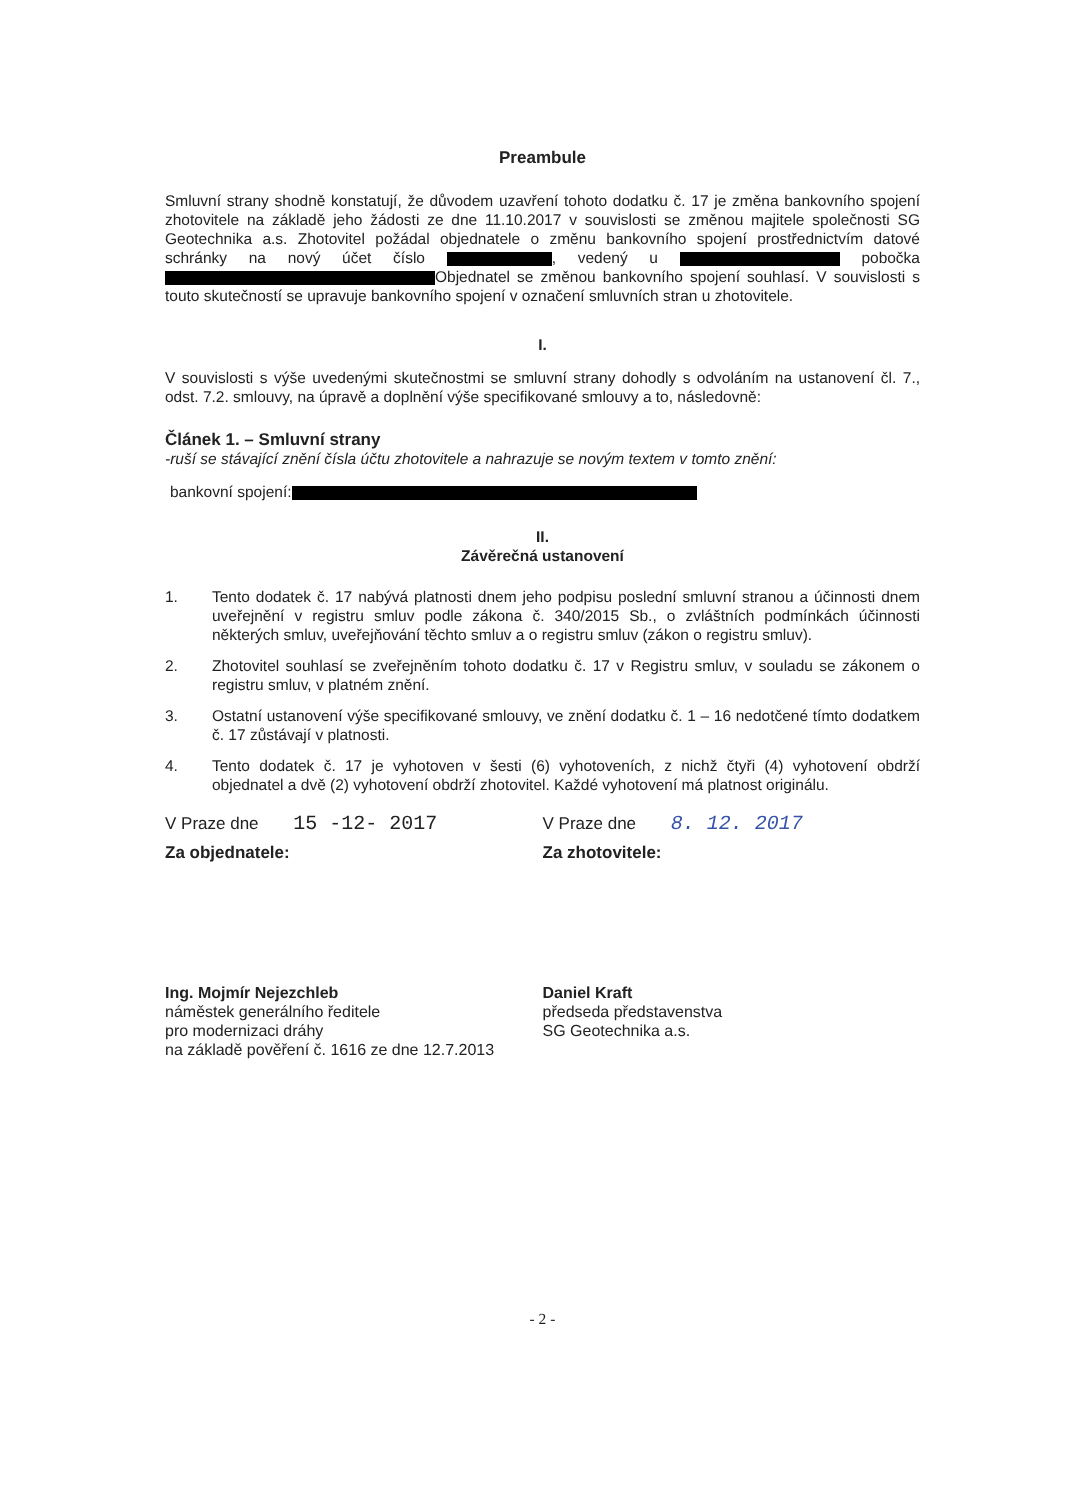Preambule
Smluvní strany shodně konstatují, že důvodem uzavření tohoto dodatku č. 17 je změna bankovního spojení zhotovitele na základě jeho žádosti ze dne 11.10.2017 v souvislosti se změnou majitele společnosti SG Geotechnika a.s. Zhotovitel požádal objednatele o změnu bankovního spojení prostřednictvím datové schránky na nový účet číslo , vedený u pobočka Objednatel se změnou bankovního spojení souhlasí. V souvislosti s touto skutečností se upravuje bankovního spojení v označení smluvních stran u zhotovitele.
I.
V souvislosti s výše uvedenými skutečnostmi se smluvní strany dohodly s odvoláním na ustanovení čl. 7., odst. 7.2. smlouvy, na úpravě a doplnění výše specifikované smlouvy a to, následovně:
Článek 1. – Smluvní strany
-ruší se stávající znění čísla účtu zhotovitele a nahrazuje se novým textem v tomto znění:
bankovní spojení:
II.
Závěrečná ustanovení
1. Tento dodatek č. 17 nabývá platnosti dnem jeho podpisu poslední smluvní stranou a účinnosti dnem uveřejnění v registru smluv podle zákona č. 340/2015 Sb., o zvláštních podmínkách účinnosti některých smluv, uveřejňování těchto smluv a o registru smluv (zákon o registru smluv).
2. Zhotovitel souhlasí se zveřejněním tohoto dodatku č. 17 v Registru smluv, v souladu se zákonem o registru smluv, v platném znění.
3. Ostatní ustanovení výše specifikované smlouvy, ve znění dodatku č. 1 – 16 nedotčené tímto dodatkem č. 17 zůstávají v platnosti.
4. Tento dodatek č. 17 je vyhotoven v šesti (6) vyhotoveních, z nichž čtyři (4) vyhotovení obdrží objednatel a dvě (2) vyhotovení obdrží zhotovitel. Každé vyhotovení má platnost originálu.
V Praze dne 15 -12- 2017
Za objednatele:
V Praze dne 8. 12. 2017
Za zhotovitele:
Ing. Mojmír Nejezchleb
náměstek generálního ředitele
pro modernizaci dráhy
na základě pověření č. 1616 ze dne 12.7.2013
Daniel Kraft
předseda představenstva
SG Geotechnika a.s.
- 2 -